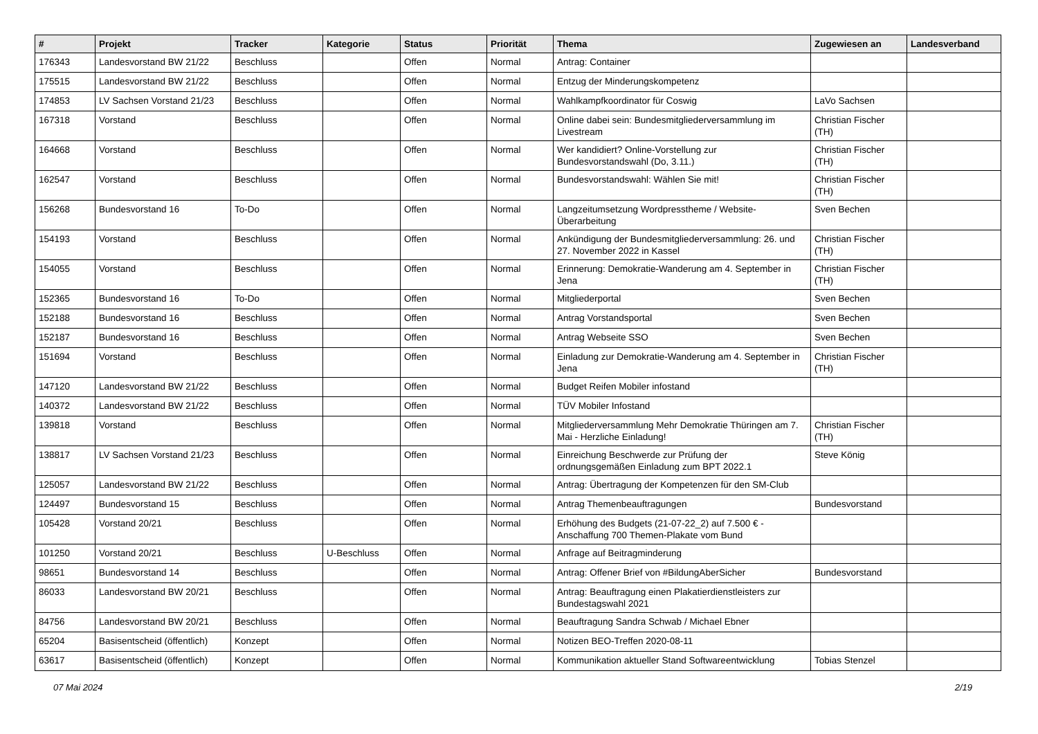| # | Projekt | Tracker | Kategorie | Status | Priorität | Thema | Zugewiesen an | Landesverband |
| --- | --- | --- | --- | --- | --- | --- | --- | --- |
| 176343 | Landesvorstand BW 21/22 | Beschluss | | Offen | Normal | Antrag: Container | | |
| 175515 | Landesvorstand BW 21/22 | Beschluss | | Offen | Normal | Entzug der Minderungskompetenz | | |
| 174853 | LV Sachsen Vorstand 21/23 | Beschluss | | Offen | Normal | Wahlkampfkoordinator für Coswig | LaVo Sachsen | |
| 167318 | Vorstand | Beschluss | | Offen | Normal | Online dabei sein: Bundesmitgliederversammlung im Livestream | Christian Fischer (TH) | |
| 164668 | Vorstand | Beschluss | | Offen | Normal | Wer kandidiert? Online-Vorstellung zur Bundesvorstandswahl (Do, 3.11.) | Christian Fischer (TH) | |
| 162547 | Vorstand | Beschluss | | Offen | Normal | Bundesvorstandswahl: Wählen Sie mit! | Christian Fischer (TH) | |
| 156268 | Bundesvorstand 16 | To-Do | | Offen | Normal | Langzeitumsetzung Wordpresstheme / Website-Überarbeitung | Sven Bechen | |
| 154193 | Vorstand | Beschluss | | Offen | Normal | Ankündigung der Bundesmitgliederversammlung: 26. und 27. November 2022 in Kassel | Christian Fischer (TH) | |
| 154055 | Vorstand | Beschluss | | Offen | Normal | Erinnerung: Demokratie-Wanderung am 4. September in Jena | Christian Fischer (TH) | |
| 152365 | Bundesvorstand 16 | To-Do | | Offen | Normal | Mitgliederportal | Sven Bechen | |
| 152188 | Bundesvorstand 16 | Beschluss | | Offen | Normal | Antrag Vorstandsportal | Sven Bechen | |
| 152187 | Bundesvorstand 16 | Beschluss | | Offen | Normal | Antrag Webseite SSO | Sven Bechen | |
| 151694 | Vorstand | Beschluss | | Offen | Normal | Einladung zur Demokratie-Wanderung am 4. September in Jena | Christian Fischer (TH) | |
| 147120 | Landesvorstand BW 21/22 | Beschluss | | Offen | Normal | Budget Reifen Mobiler infostand | | |
| 140372 | Landesvorstand BW 21/22 | Beschluss | | Offen | Normal | TÜV Mobiler Infostand | | |
| 139818 | Vorstand | Beschluss | | Offen | Normal | Mitgliederversammlung Mehr Demokratie Thüringen am 7. Mai - Herzliche Einladung! | Christian Fischer (TH) | |
| 138817 | LV Sachsen Vorstand 21/23 | Beschluss | | Offen | Normal | Einreichung Beschwerde zur Prüfung der ordnungsgemäßen Einladung zum BPT 2022.1 | Steve König | |
| 125057 | Landesvorstand BW 21/22 | Beschluss | | Offen | Normal | Antrag: Übertragung der Kompetenzen für den SM-Club | | |
| 124497 | Bundesvorstand 15 | Beschluss | | Offen | Normal | Antrag Themenbeauftragungen | Bundesvorstand | |
| 105428 | Vorstand 20/21 | Beschluss | | Offen | Normal | Erhöhung des Budgets (21-07-22_2) auf 7.500 € - Anschaffung 700 Themen-Plakate vom Bund | | |
| 101250 | Vorstand 20/21 | Beschluss | U-Beschluss | Offen | Normal | Anfrage auf Beitragminderung | | |
| 98651 | Bundesvorstand 14 | Beschluss | | Offen | Normal | Antrag: Offener Brief von #BildungAberSicher | Bundesvorstand | |
| 86033 | Landesvorstand BW 20/21 | Beschluss | | Offen | Normal | Antrag: Beauftragung einen Plakatierdienstleisters zur Bundestagswahl 2021 | | |
| 84756 | Landesvorstand BW 20/21 | Beschluss | | Offen | Normal | Beauftragung Sandra Schwab / Michael Ebner | | |
| 65204 | Basisentscheid (öffentlich) | Konzept | | Offen | Normal | Notizen BEO-Treffen 2020-08-11 | | |
| 63617 | Basisentscheid (öffentlich) | Konzept | | Offen | Normal | Kommunikation aktueller Stand Softwareentwicklung | Tobias Stenzel | |
07 Mai 2024 2/19